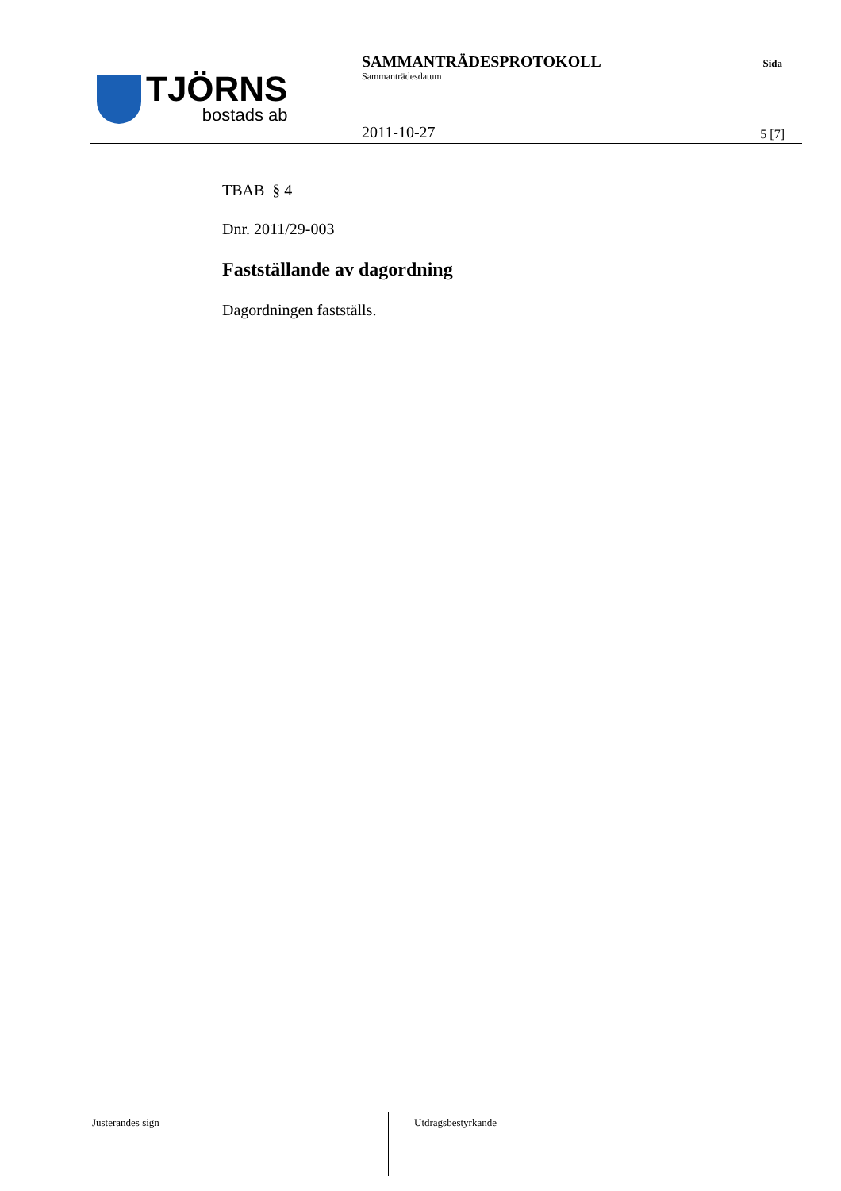TJÖRNS
bostads ab
SAMMANTRÄDESPROTOKOLL
Sammanträdesdatum
2011-10-27
Sida
5 [7]
TBAB § 4
Dnr. 2011/29-003
Fastställande av dagordning
Dagordningen fastställs.
Justerandes sign
Utdragsbestyrkande